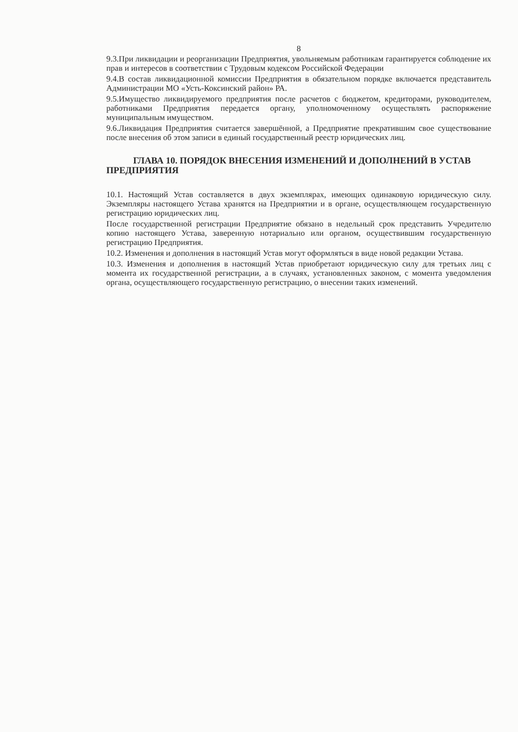8
9.3.При ликвидации и реорганизации Предприятия, увольняемым работникам гарантируется соблюдение их прав и интересов в соответствии с Трудовым кодексом Российской Федерации
9.4.В состав ликвидационной комиссии Предприятия в обязательном порядке включается представитель Администрации МО «Усть-Коксинский район» РА.
9.5.Имущество ликвидируемого предприятия после расчетов с бюджетом, кредиторами, руководителем, работниками Предприятия передается органу, уполномоченному осуществлять распоряжение муниципальным имуществом.
9.6.Ликвидация Предприятия считается завершённой, а Предприятие прекратившим свое существование после внесения об этом записи в единый государственный реестр юридических лиц.
ГЛАВА 10. ПОРЯДОК ВНЕСЕНИЯ ИЗМЕНЕНИЙ И ДОПОЛНЕНИЙ В УСТАВ ПРЕДПРИЯТИЯ
10.1. Настоящий Устав составляется в двух экземплярах, имеющих одинаковую юридическую силу. Экземпляры настоящего Устава хранятся на Предприятии и в органе, осуществляющем государственную регистрацию юридических лиц.
После государственной регистрации Предприятие обязано в недельный срок представить Учредителю копию настоящего Устава, заверенную нотариально или органом, осуществившим государственную регистрацию Предприятия.
10.2. Изменения и дополнения в настоящий Устав могут оформляться в виде новой редакции Устава.
10.3. Изменения и дополнения в настоящий Устав приобретают юридическую силу для третьих лиц с момента их государственной регистрации, а в случаях, установленных законом, с момента уведомления органа, осуществляющего государственную регистрацию, о внесении таких изменений.